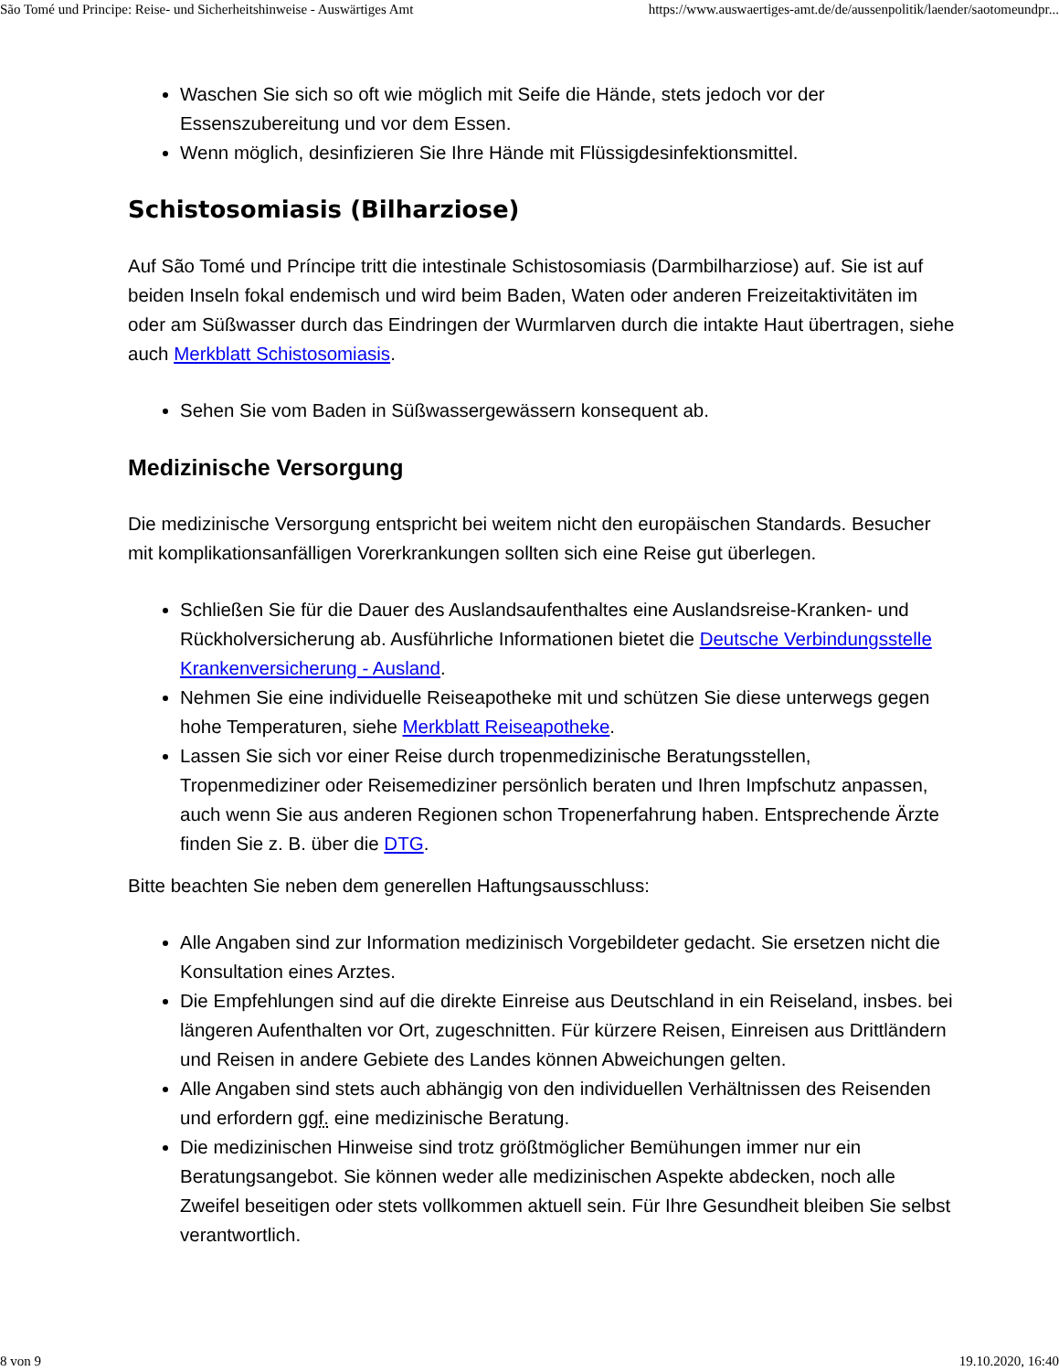São Tomé und Principe: Reise- und Sicherheitshinweise - Auswärtiges Amt https://www.auswaertiges-amt.de/de/aussenpolitik/laender/saotomeundpr...
Waschen Sie sich so oft wie möglich mit Seife die Hände, stets jedoch vor der Essenszubereitung und vor dem Essen.
Wenn möglich, desinfizieren Sie Ihre Hände mit Flüssigdesinfektionsmittel.
Schistosomiasis (Bilharziose)
Auf São Tomé und Príncipe tritt die intestinale Schistosomiasis (Darmbilharziose) auf. Sie ist auf beiden Inseln fokal endemisch und wird beim Baden, Waten oder anderen Freizeitaktivitäten im oder am Süßwasser durch das Eindringen der Wurmlarven durch die intakte Haut übertragen, siehe auch Merkblatt Schistosomiasis.
Sehen Sie vom Baden in Süßwassergewässern konsequent ab.
Medizinische Versorgung
Die medizinische Versorgung entspricht bei weitem nicht den europäischen Standards. Besucher mit komplikationsanfälligen Vorerkrankungen sollten sich eine Reise gut überlegen.
Schließen Sie für die Dauer des Auslandsaufenthaltes eine Auslandsreise-Kranken- und Rückholversicherung ab. Ausführliche Informationen bietet die Deutsche Verbindungsstelle Krankenversicherung - Ausland.
Nehmen Sie eine individuelle Reiseapotheke mit und schützen Sie diese unterwegs gegen hohe Temperaturen, siehe Merkblatt Reiseapotheke.
Lassen Sie sich vor einer Reise durch tropenmedizinische Beratungsstellen, Tropenmediziner oder Reisemediziner persönlich beraten und Ihren Impfschutz anpassen, auch wenn Sie aus anderen Regionen schon Tropenerfahrung haben. Entsprechende Ärzte finden Sie z. B. über die DTG.
Bitte beachten Sie neben dem generellen Haftungsausschluss:
Alle Angaben sind zur Information medizinisch Vorgebildeter gedacht. Sie ersetzen nicht die Konsultation eines Arztes.
Die Empfehlungen sind auf die direkte Einreise aus Deutschland in ein Reiseland, insbes. bei längeren Aufenthalten vor Ort, zugeschnitten. Für kürzere Reisen, Einreisen aus Drittländern und Reisen in andere Gebiete des Landes können Abweichungen gelten.
Alle Angaben sind stets auch abhängig von den individuellen Verhältnissen des Reisenden und erfordern ggf. eine medizinische Beratung.
Die medizinischen Hinweise sind trotz größtmöglicher Bemühungen immer nur ein Beratungsangebot. Sie können weder alle medizinischen Aspekte abdecken, noch alle Zweifel beseitigen oder stets vollkommen aktuell sein. Für Ihre Gesundheit bleiben Sie selbst verantwortlich.
8 von 9 19.10.2020, 16:40